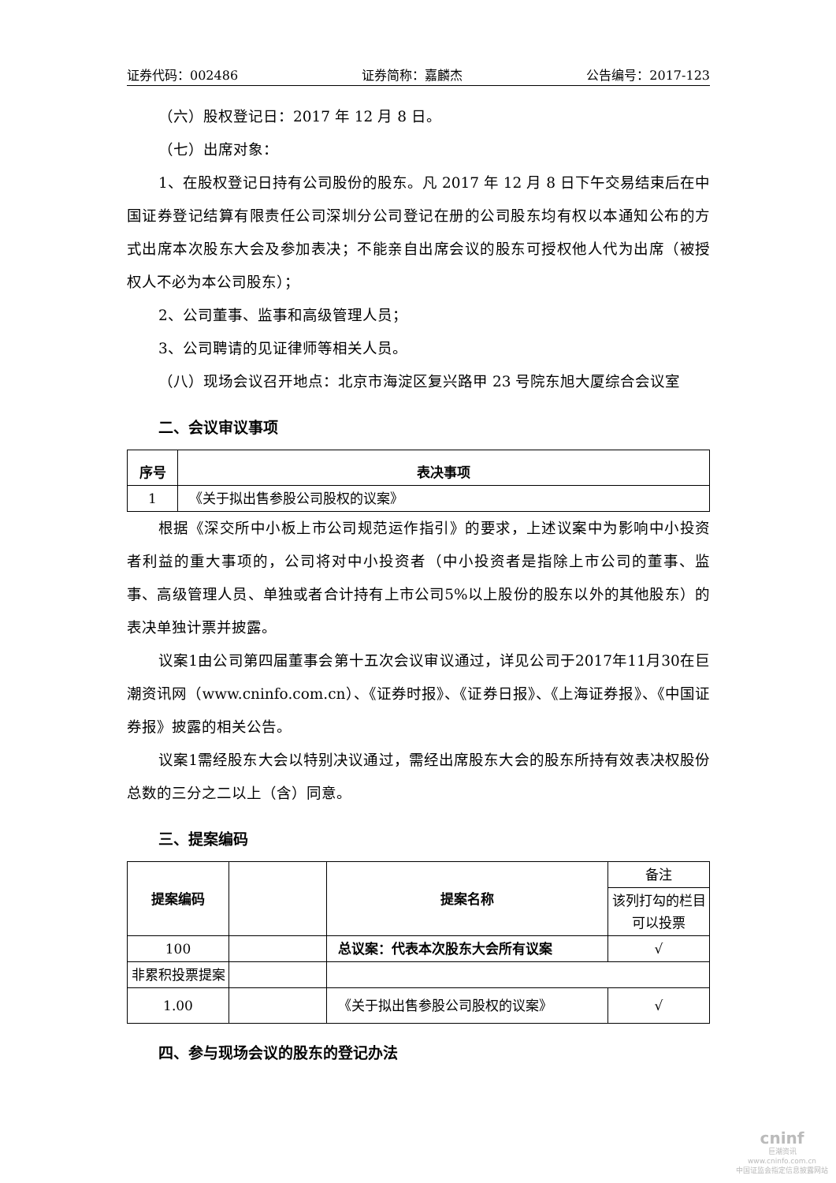证券代码：002486 证券简称：嘉麟杰 公告编号：2017-123
（六）股权登记日：2017 年 12 月 8 日。
（七）出席对象：
1、在股权登记日持有公司股份的股东。凡 2017 年 12 月 8 日下午交易结束后在中国证券登记结算有限责任公司深圳分公司登记在册的公司股东均有权以本通知公布的方式出席本次股东大会及参加表决；不能亲自出席会议的股东可授权他人代为出席（被授权人不必为本公司股东）；
2、公司董事、监事和高级管理人员；
3、公司聘请的见证律师等相关人员。
（八）现场会议召开地点：北京市海淀区复兴路甲 23 号院东旭大厦综合会议室
二、会议审议事项
| 序号 | 表决事项 |
| --- | --- |
| 1 | 《关于拟出售参股公司股权的议案》 |
根据《深交所中小板上市公司规范运作指引》的要求，上述议案中为影响中小投资者利益的重大事项的，公司将对中小投资者（中小投资者是指除上市公司的董事、监事、高级管理人员、单独或者合计持有上市公司5%以上股份的股东以外的其他股东）的表决单独计票并披露。
议案1由公司第四届董事会第十五次会议审议通过，详见公司于2017年11月30在巨潮资讯网（www.cninfo.com.cn）、《证券时报》、《证券日报》、《上海证券报》、《中国证券报》披露的相关公告。
议案1需经股东大会以特别决议通过，需经出席股东大会的股东所持有效表决权股份总数的三分之二以上（含）同意。
三、提案编码
| 提案编码 | | 提案名称 | 备注 |
| | | | 该列打勾的栏目可以投票 |
| 100 | | 总议案：代表本次股东大会所有议案 | √ |
| 非累积投票提案 | | | |
| 1.00 | | 《关于拟出售参股公司股权的议案》 | √ |
四、参与现场会议的股东的登记办法
cninf
巨潮资讯
www.cninfo.com.cn
中国证监会指定信息披露网站